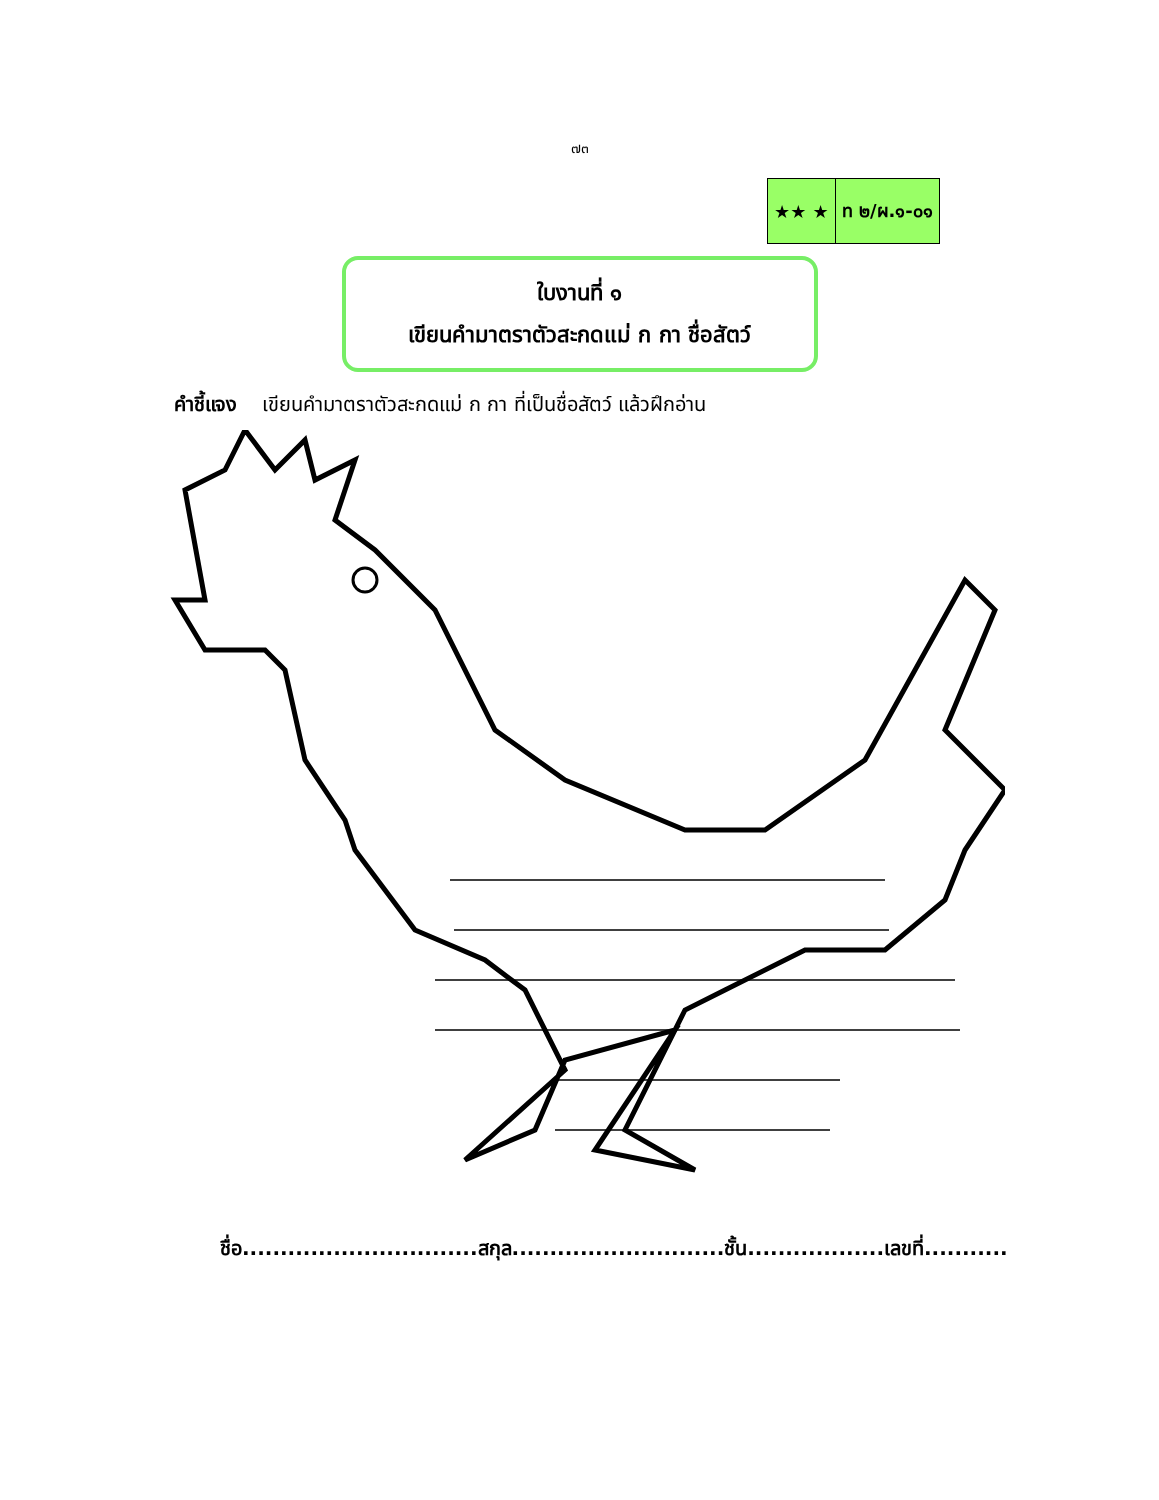๗๓
| ★★ ★ | ท ๒/ผ.๑-๐๑ |
ใบงานที่ ๑
เขียนคำมาตราตัวสะกดแม่ ก กา ชื่อสัตว์
คำชี้แจง เขียนคำมาตราตัวสะกดแม่ ก กา ที่เป็นชื่อสัตว์ แล้วฝึกอ่าน
ชื่อ...............................สกุล............................ชั้น..................เลขที่...........